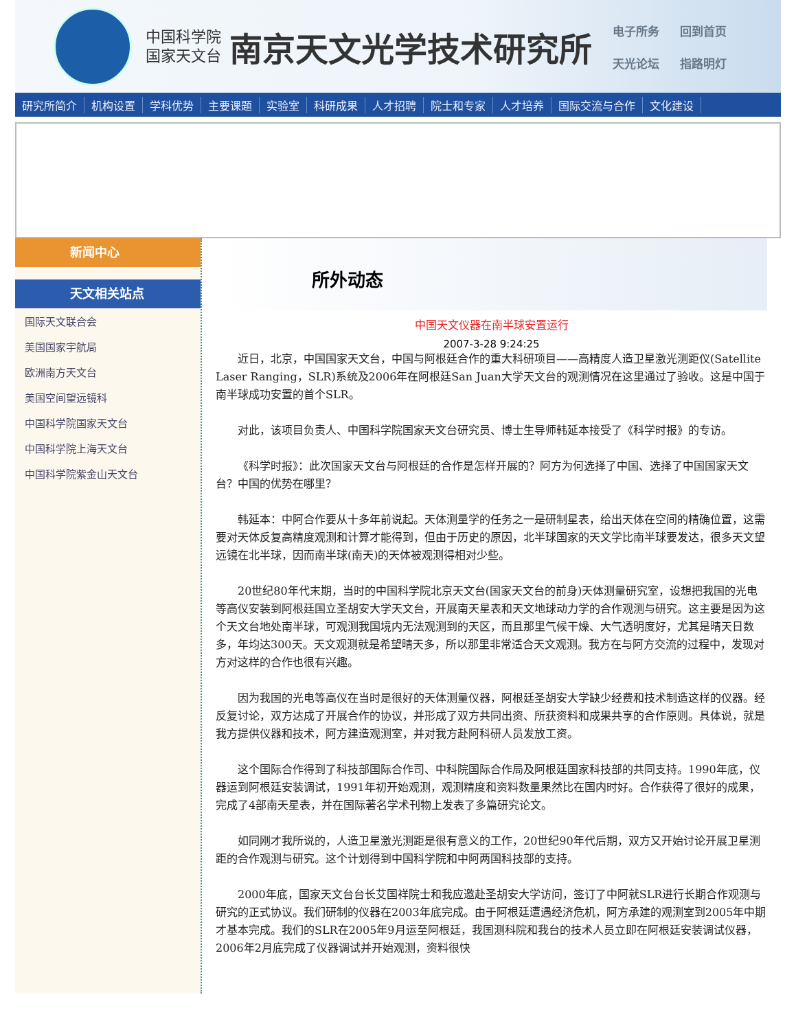中国科学院
国家天文台
南京天文光学技术研究所
电子所务 回到首页 天光论坛 指路明灯
研究所简介 机构设置 学科优势 主要课题 实验室 科研成果 人才招聘 院士和专家 人才培养 国际交流与合作 文化建设
新闻中心
天文相关站点
国际天文联合会
美国国家宇航局
欧洲南方天文台
美国空间望远镜科
中国科学院国家天文台
中国科学院上海天文台
中国科学院紫金山天文台
所外动态
中国天文仪器在南半球安置运行
2007-3-28 9:24:25
近日，北京，中国国家天文台，中国与阿根廷合作的重大科研项目——高精度人造卫星激光测距仪(Satellite Laser Ranging，SLR)系统及2006年在阿根廷San Juan大学天文台的观测情况在这里通过了验收。这是中国于南半球成功安置的首个SLR。
对此，该项目负责人、中国科学院国家天文台研究员、博士生导师韩延本接受了《科学时报》的专访。
《科学时报》：此次国家天文台与阿根廷的合作是怎样开展的？阿方为何选择了中国、选择了中国国家天文台？中国的优势在哪里？
韩延本：中阿合作要从十多年前说起。天体测量学的任务之一是研制星表，给出天体在空间的精确位置，这需要对天体反复高精度观测和计算才能得到，但由于历史的原因，北半球国家的天文学比南半球要发达，很多天文望远镜在北半球，因而南半球(南天)的天体被观测得相对少些。
20世纪80年代末期，当时的中国科学院北京天文台(国家天文台的前身)天体测量研究室，设想把我国的光电等高仪安装到阿根廷国立圣胡安大学天文台，开展南天星表和天文地球动力学的合作观测与研究。这主要是因为这个天文台地处南半球，可观测我国境内无法观测到的天区，而且那里气候干燥、大气透明度好，尤其是晴天日数多，年均达300天。天文观测就是希望晴天多，所以那里非常适合天文观测。我方在与阿方交流的过程中，发现对方对这样的合作也很有兴趣。
因为我国的光电等高仪在当时是很好的天体测量仪器，阿根廷圣胡安大学缺少经费和技术制造这样的仪器。经反复讨论，双方达成了开展合作的协议，并形成了双方共同出资、所获资料和成果共享的合作原则。具体说，就是我方提供仪器和技术，阿方建造观测室，并对我方赴阿科研人员发放工资。
这个国际合作得到了科技部国际合作司、中科院国际合作局及阿根廷国家科技部的共同支持。1990年底，仪器运到阿根廷安装调试，1991年初开始观测，观测精度和资料数量果然比在国内时好。合作获得了很好的成果，完成了4部南天星表，并在国际著名学术刊物上发表了多篇研究论文。
如同刚才我所说的，人造卫星激光测距是很有意义的工作，20世纪90年代后期，双方又开始讨论开展卫星测距的合作观测与研究。这个计划得到中国科学院和中阿两国科技部的支持。
2000年底，国家天文台台长艾国祥院士和我应邀赴圣胡安大学访问，签订了中阿就SLR进行长期合作观测与研究的正式协议。我们研制的仪器在2003年底完成。由于阿根廷遭遇经济危机，阿方承建的观测室到2005年中期才基本完成。我们的SLR在2005年9月运至阿根廷，我国测科院和我台的技术人员立即在阿根廷安装调试仪器，2006年2月底完成了仪器调试并开始观测，资料很快